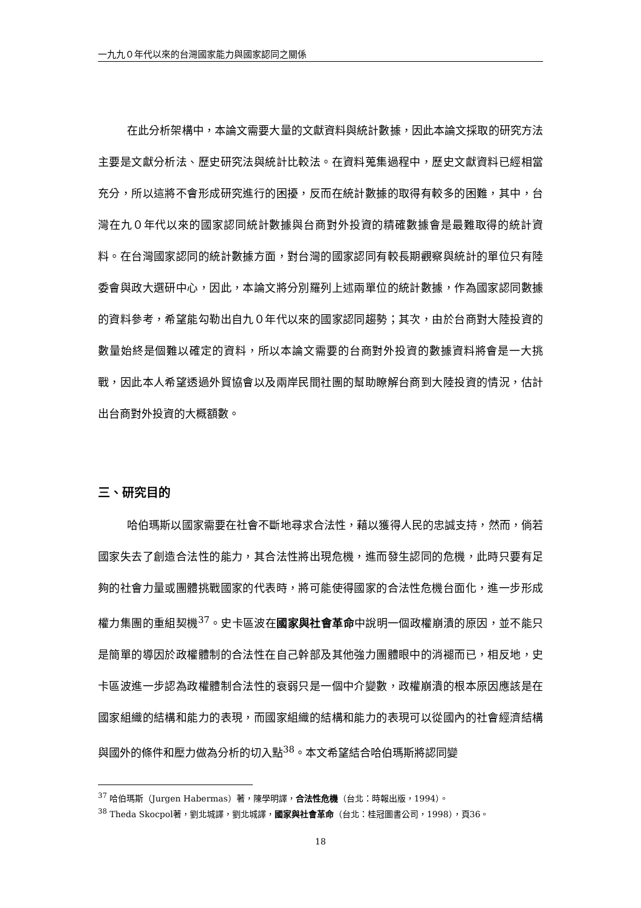一九九０年代以來的台灣國家能力與國家認同之關係
在此分析架構中，本論文需要大量的文獻資料與統計數據，因此本論文採取的研究方法主要是文獻分析法、歷史研究法與統計比較法。在資料蒐集過程中，歷史文獻資料已經相當充分，所以這將不會形成研究進行的困擾，反而在統計數據的取得有較多的困難，其中，台灣在九０年代以來的國家認同統計數據與台商對外投資的精確數據會是最難取得的統計資料。在台灣國家認同的統計數據方面，對台灣的國家認同有較長期觀察與統計的單位只有陸委會與政大選研中心，因此，本論文將分別羅列上述兩單位的統計數據，作為國家認同數據的資料參考，希望能勾勒出自九０年代以來的國家認同趨勢；其次，由於台商對大陸投資的數量始終是個難以確定的資料，所以本論文需要的台商對外投資的數據資料將會是一大挑戰，因此本人希望透過外貿協會以及兩岸民間社團的幫助瞭解台商到大陸投資的情況，估計出台商對外投資的大概額數。
三、研究目的
哈伯瑪斯以國家需要在社會不斷地尋求合法性，藉以獲得人民的忠誠支持，然而，倘若國家失去了創造合法性的能力，其合法性將出現危機，進而發生認同的危機，此時只要有足夠的社會力量或團體挑戰國家的代表時，將可能使得國家的合法性危機台面化，進一步形成權力集團的重組契機<sup>37</sup>。史卡區波在國家與社會革命中說明一個政權崩潰的原因，並不能只是簡單的導因於政權體制的合法性在自己幹部及其他強力團體眼中的消褪而已，相反地，史卡區波進一步認為政權體制合法性的衰弱只是一個中介變數，政權崩潰的根本原因應該是在國家組織的結構和能力的表現，而國家組織的結構和能力的表現可以從國內的社會經濟結構與國外的條件和壓力做為分析的切入點<sup>38</sup>。本文希望結合哈伯瑪斯將認同變
<sup>37</sup> 哈伯瑪斯（Jurgen Habermas）著，陳學明譯，合法性危機（台北：時報出版，1994）。
<sup>38</sup> Theda Skocpol著，劉北城譯，劉北城譯，國家與社會革命（台北：桂冠圖書公司，1998），頁36。
18